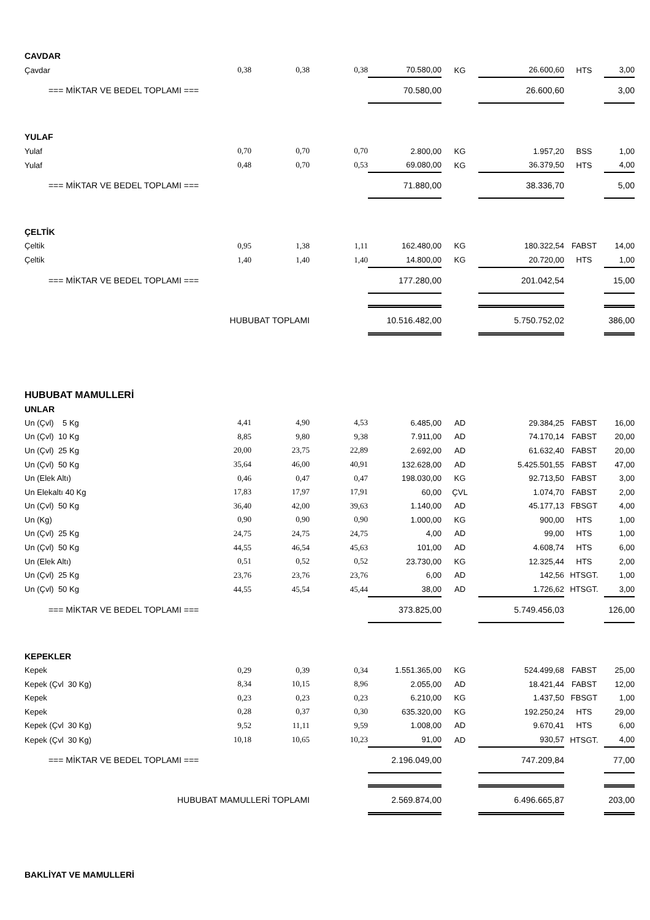| CAVDAR | | | | | | | | |
| Çavdar | 0,38 | 0,38 | 0,38 | 70.580,00 | KG | 26.600,60 | HTS | 3,00 |
| === MİKTAR VE BEDEL TOPLAMI === | | | | 70.580,00 | | 26.600,60 | | 3,00 |
| YULAF | | | | | | | | |
| Yulaf | 0,70 | 0,70 | 0,70 | 2.800,00 | KG | 1.957,20 | BSS | 1,00 |
| Yulaf | 0,48 | 0,70 | 0,53 | 69.080,00 | KG | 36.379,50 | HTS | 4,00 |
| === MİKTAR VE BEDEL TOPLAMI === | | | | 71.880,00 | | 38.336,70 | | 5,00 |
| ÇELTİK | | | | | | | | |
| Çeltik | 0,95 | 1,38 | 1,11 | 162.480,00 | KG | 180.322,54 | FABST | 14,00 |
| Çeltik | 1,40 | 1,40 | 1,40 | 14.800,00 | KG | 20.720,00 | HTS | 1,00 |
| === MİKTAR VE BEDEL TOPLAMI === | | | | 177.280,00 | | 201.042,54 | | 15,00 |
| HUBUBAT TOPLAMI | | | | 10.516.482,00 | | 5.750.752,02 | | 386,00 |
| HUBUBAT MAMULLERİ | | | | | | | | |
| UNLAR | | | | | | | | |
| Un (Çvl) 5 Kg | 4,41 | 4,90 | 4,53 | 6.485,00 | AD | 29.384,25 | FABST | 16,00 |
| Un (Çvl) 10 Kg | 8,85 | 9,80 | 9,38 | 7.911,00 | AD | 74.170,14 | FABST | 20,00 |
| Un (Çvl) 25 Kg | 20,00 | 23,75 | 22,89 | 2.692,00 | AD | 61.632,40 | FABST | 20,00 |
| Un (Çvl) 50 Kg | 35,64 | 46,00 | 40,91 | 132.628,00 | AD | 5.425.501,55 | FABST | 47,00 |
| Un (Elek Altı) | 0,46 | 0,47 | 0,47 | 198.030,00 | KG | 92.713,50 | FABST | 3,00 |
| Un Elekaltı 40 Kg | 17,83 | 17,97 | 17,91 | 60,00 | ÇVL | 1.074,70 | FABST | 2,00 |
| Un (Çvl) 50 Kg | 36,40 | 42,00 | 39,63 | 1.140,00 | AD | 45.177,13 | FBSGT | 4,00 |
| Un (Kg) | 0,90 | 0,90 | 0,90 | 1.000,00 | KG | 900,00 | HTS | 1,00 |
| Un (Çvl) 25 Kg | 24,75 | 24,75 | 24,75 | 4,00 | AD | 99,00 | HTS | 1,00 |
| Un (Çvl) 50 Kg | 44,55 | 46,54 | 45,63 | 101,00 | AD | 4.608,74 | HTS | 6,00 |
| Un (Elek Altı) | 0,51 | 0,52 | 0,52 | 23.730,00 | KG | 12.325,44 | HTS | 2,00 |
| Un (Çvl) 25 Kg | 23,76 | 23,76 | 23,76 | 6,00 | AD | 142,56 | HTSGT. | 1,00 |
| Un (Çvl) 50 Kg | 44,55 | 45,54 | 45,44 | 38,00 | AD | 1.726,62 | HTSGT. | 3,00 |
| === MİKTAR VE BEDEL TOPLAMI === | | | | 373.825,00 | | 5.749.456,03 | | 126,00 |
| KEPEKLER | | | | | | | | |
| Kepek | 0,29 | 0,39 | 0,34 | 1.551.365,00 | KG | 524.499,68 | FABST | 25,00 |
| Kepek (Çvl 30 Kg) | 8,34 | 10,15 | 8,96 | 2.055,00 | AD | 18.421,44 | FABST | 12,00 |
| Kepek | 0,23 | 0,23 | 0,23 | 6.210,00 | KG | 1.437,50 | FBSGT | 1,00 |
| Kepek | 0,28 | 0,37 | 0,30 | 635.320,00 | KG | 192.250,24 | HTS | 29,00 |
| Kepek (Çvl 30 Kg) | 9,52 | 11,11 | 9,59 | 1.008,00 | AD | 9.670,41 | HTS | 6,00 |
| Kepek (Çvl 30 Kg) | 10,18 | 10,65 | 10,23 | 91,00 | AD | 930,57 | HTSGT. | 4,00 |
| === MİKTAR VE BEDEL TOPLAMI === | | | | 2.196.049,00 | | 747.209,84 | | 77,00 |
| HUBUBAT MAMULLERİ TOPLAMI | | | | 2.569.874,00 | | 6.496.665,87 | | 203,00 |
| BAKLİYAT VE MAMULLERİ | | | | | | | | |